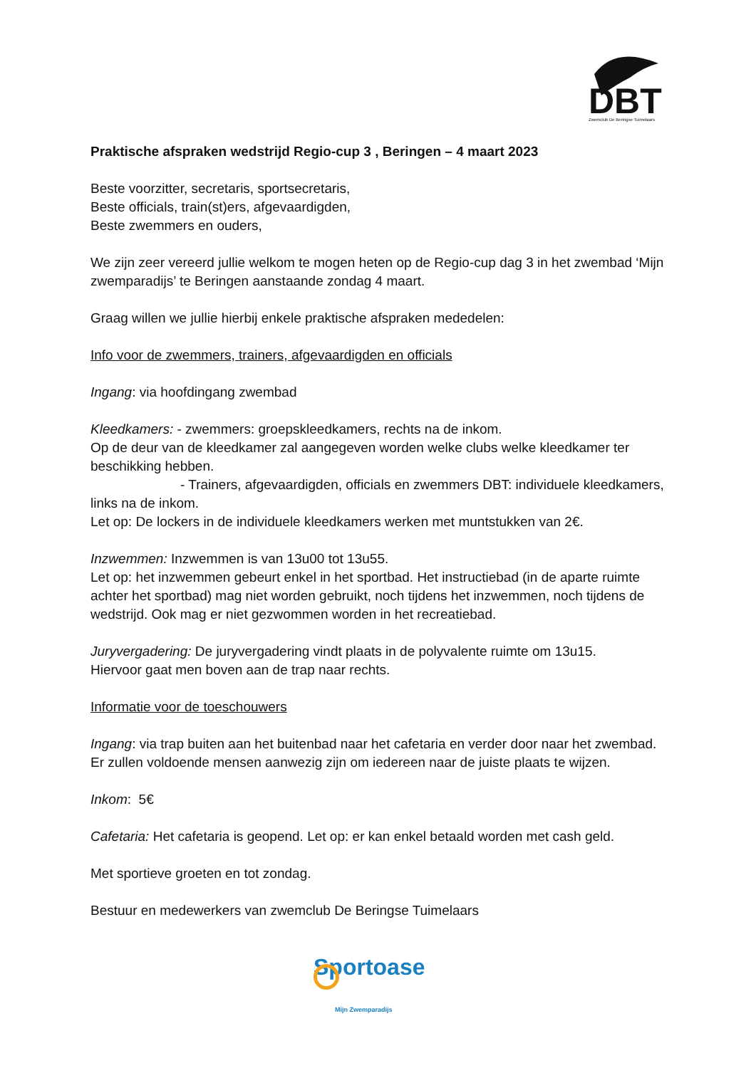DBT
Zwemclub De Beringse Tuimelaars
Praktische afspraken wedstrijd Regio-cup 3 , Beringen – 4 maart 2023
Beste voorzitter, secretaris, sportsecretaris,
Beste officials, train(st)ers, afgevaardigden,
Beste zwemmers en ouders,
We zijn zeer vereerd jullie welkom te mogen heten op de Regio-cup dag 3 in het zwembad ‘Mijn zwemparadijs’ te Beringen aanstaande zondag 4 maart.
Graag willen we jullie hierbij enkele praktische afspraken mededelen:
Info voor de zwemmers, trainers, afgevaardigden en officials
Ingang: via hoofdingang zwembad
Kleedkamers: - zwemmers: groepskleedkamers, rechts na de inkom.
Op de deur van de kleedkamer zal aangegeven worden welke clubs welke kleedkamer ter beschikking hebben.
- Trainers, afgevaardigden, officials en zwemmers DBT: individuele kleedkamers, links na de inkom.
Let op: De lockers in de individuele kleedkamers werken met muntstukken van 2€.
Inzwemmen: Inzwemmen is van 13u00 tot 13u55.
Let op: het inzwemmen gebeurt enkel in het sportbad. Het instructiebad (in de aparte ruimte achter het sportbad) mag niet worden gebruikt, noch tijdens het inzwemmen, noch tijdens de wedstrijd. Ook mag er niet gezwommen worden in het recreatiebad.
Juryvergadering: De juryvergadering vindt plaats in de polyvalente ruimte om 13u15.
Hiervoor gaat men boven aan de trap naar rechts.
Informatie voor de toeschouwers
Ingang: via trap buiten aan het buitenbad naar het cafetaria en verder door naar het zwembad. Er zullen voldoende mensen aanwezig zijn om iedereen naar de juiste plaats te wijzen.
Inkom: 5€
Cafetaria: Het cafetaria is geopend. Let op: er kan enkel betaald worden met cash geld.
Met sportieve groeten en tot zondag.
Bestuur en medewerkers van zwemclub De Beringse Tuimelaars
Sportoase
Mijn Zwemparadijs